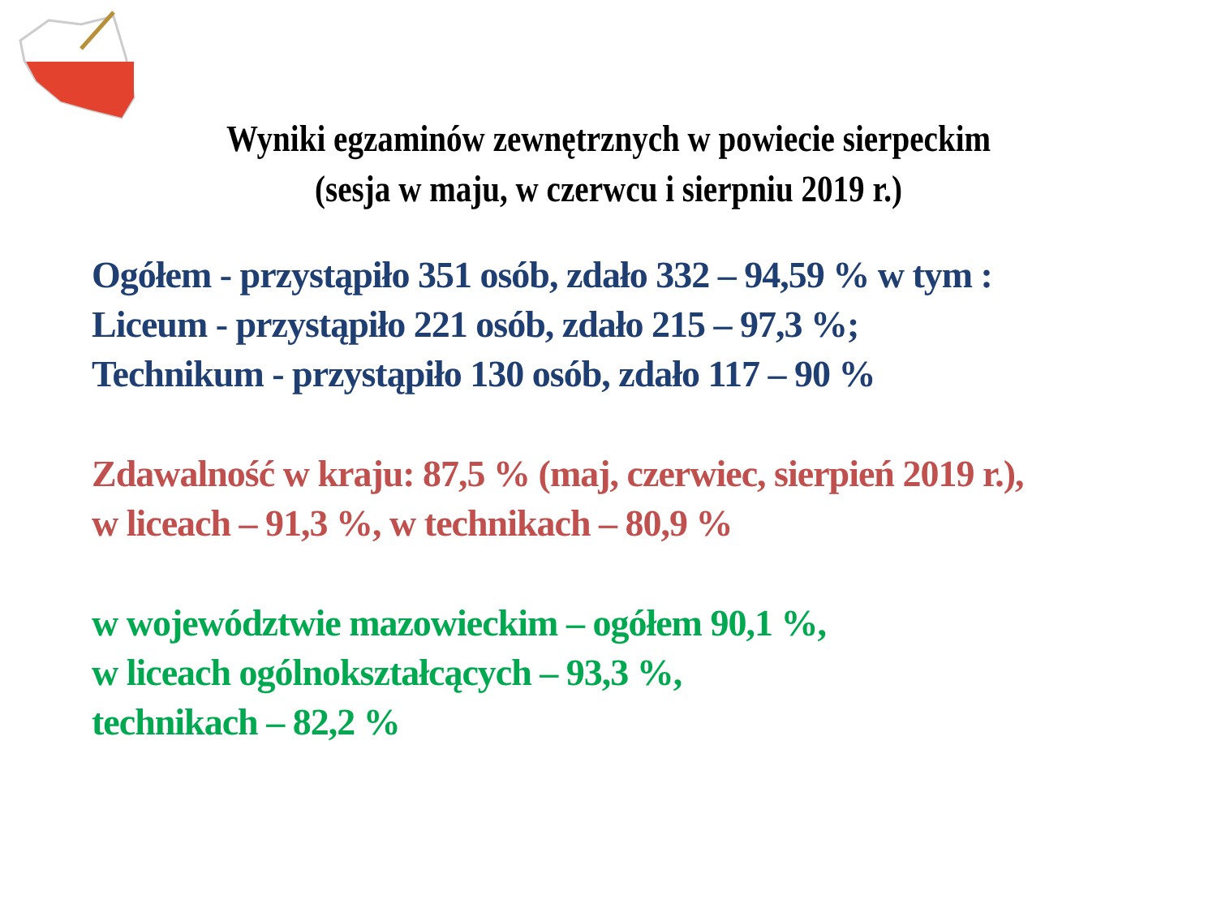Wyniki egzaminów zewnętrznych w powiecie sierpeckim
(sesja w maju, w czerwcu i sierpniu 2019 r.)
Ogółem - przystąpiło 351 osób, zdało 332 – 94,59 % w tym :
Liceum - przystąpiło 221 osób, zdało 215 – 97,3 %;
Technikum - przystąpiło 130 osób, zdało 117 – 90 %
Zdawalność w kraju: 87,5 % (maj, czerwiec, sierpień 2019 r.),
w liceach – 91,3 %, w technikach – 80,9 %
w województwie mazowieckim – ogółem 90,1 %,
w liceach ogólnokształcących – 93,3 %,
technikach – 82,2 %